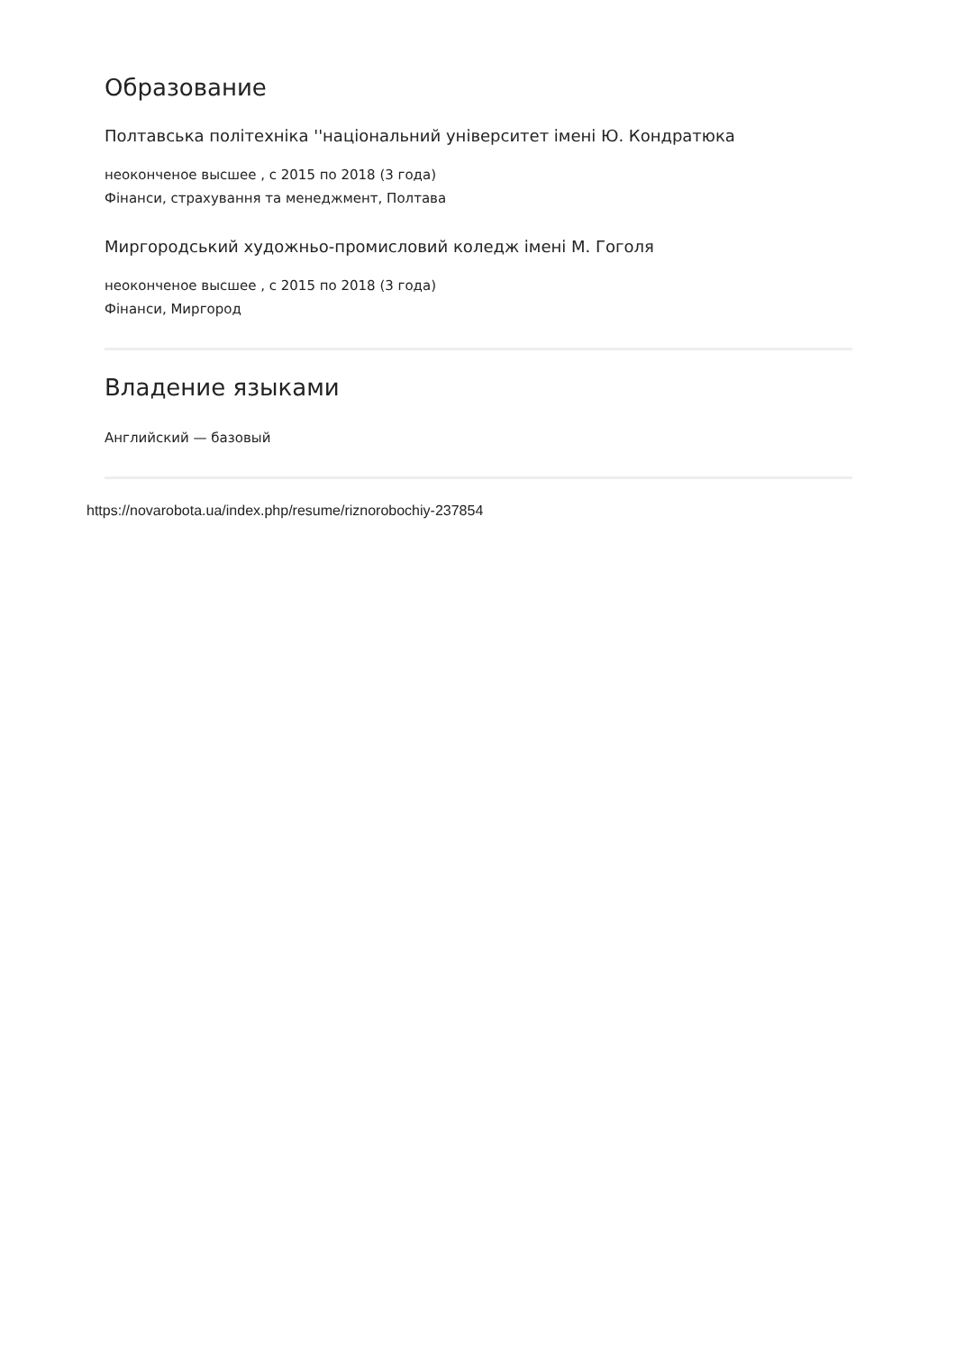Образование
Полтавська політехніка ''національний університет імені Ю. Кондратюка
неоконченое высшее , с 2015 по 2018 (3 года)
Фінанси, страхування та менеджмент, Полтава
Миргородський художньо-промисловий коледж імені М. Гоголя
неоконченое высшее , с 2015 по 2018 (3 года)
Фінанси, Миргород
Владение языками
Английский — базовый
https://novarobota.ua/index.php/resume/riznorobochiy-237854